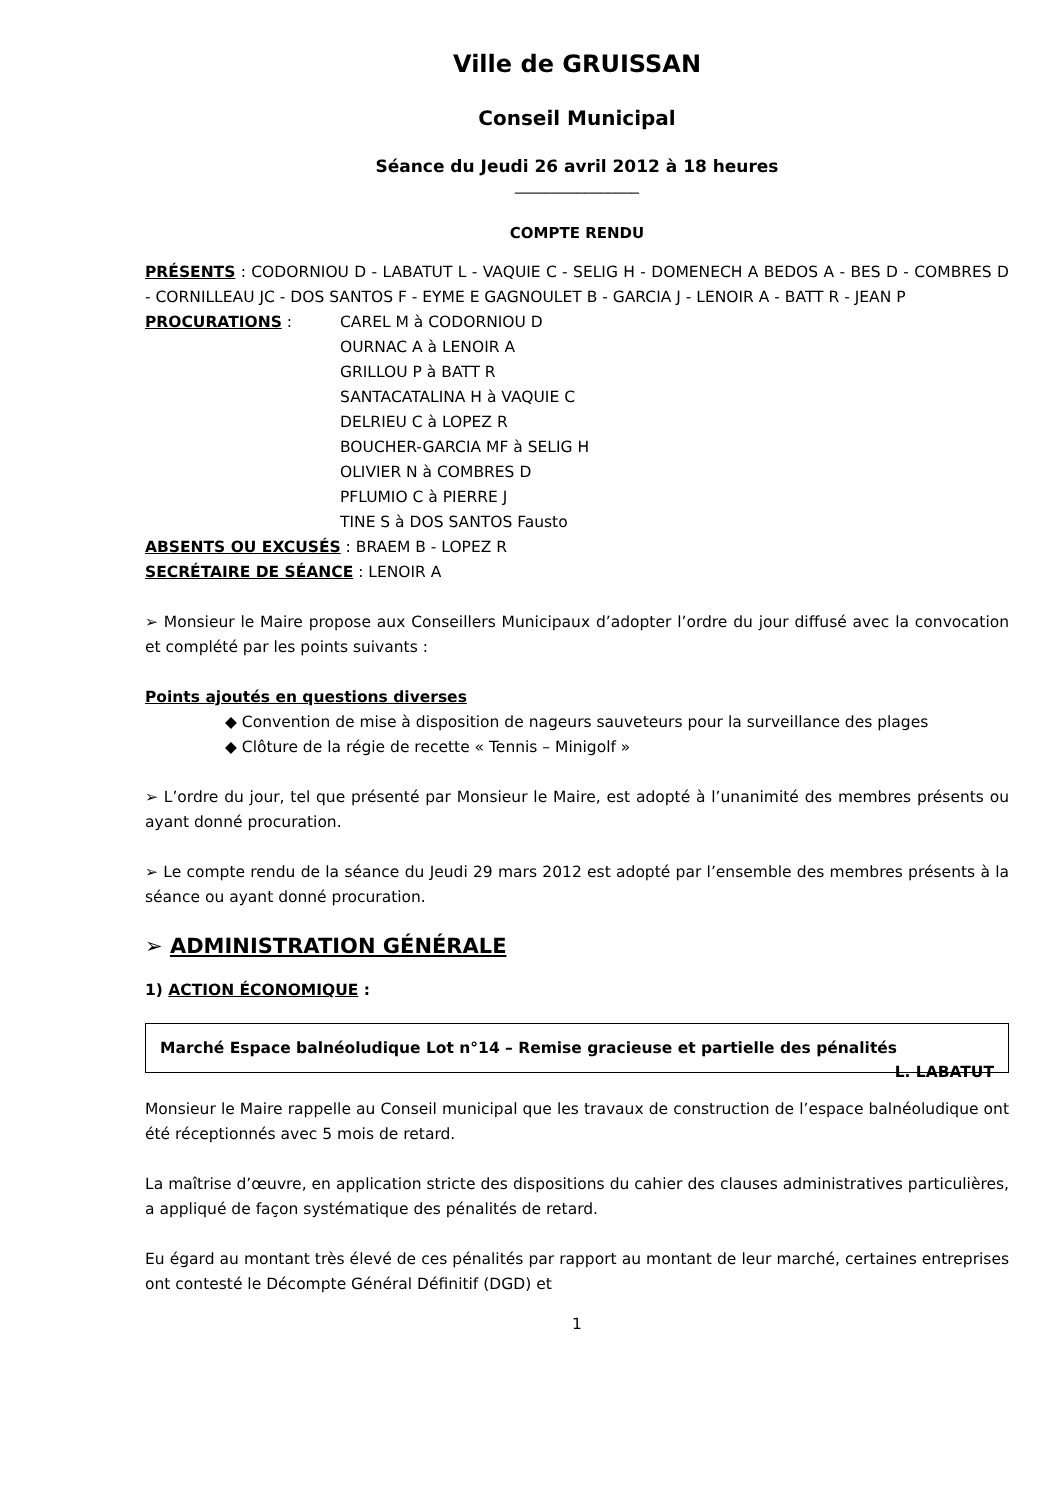Ville de GRUISSAN
Conseil Municipal
Séance du Jeudi 26 avril 2012 à 18 heures
________________
COMPTE RENDU
PRÉSENTS : CODORNIOU D - LABATUT L - VAQUIE C - SELIG H - DOMENECH A BEDOS A - BES D - COMBRES D - CORNILLEAU JC - DOS SANTOS F - EYME E GAGNOULET B - GARCIA J - LENOIR A - BATT R - JEAN P
PROCURATIONS : CAREL M à CODORNIOU D
OURNAC A à LENOIR A
GRILLOU P à BATT R
SANTACATALINA H à VAQUIE C
DELRIEU C à LOPEZ R
BOUCHER-GARCIA MF à SELIG H
OLIVIER N à COMBRES D
PFLUMIO C à PIERRE J
TINE S à DOS SANTOS Fausto
ABSENTS OU EXCUSÉS : BRAEM B - LOPEZ R
SECRÉTAIRE DE SÉANCE : LENOIR A
➢ Monsieur le Maire propose aux Conseillers Municipaux d’adopter l’ordre du jour diffusé avec la convocation et complété par les points suivants :
Points ajoutés en questions diverses
◆ Convention de mise à disposition de nageurs sauveteurs pour la surveillance des plages
◆ Clôture de la régie de recette « Tennis – Minigolf »
➢ L’ordre du jour, tel que présenté par Monsieur le Maire, est adopté à l’unanimité des membres présents ou ayant donné procuration.
➢ Le compte rendu de la séance du Jeudi 29 mars 2012 est adopté par l’ensemble des membres présents à la séance ou ayant donné procuration.
➢ ADMINISTRATION GÉNÉRALE
1) ACTION ÉCONOMIQUE :
Marché Espace balnéoludique Lot n°14 – Remise gracieuse et partielle des pénalités L. LABATUT
Monsieur le Maire rappelle au Conseil municipal que les travaux de construction de l’espace balnéoludique ont été réceptionnés avec 5 mois de retard.
La maîtrise d’œuvre, en application stricte des dispositions du cahier des clauses administratives particulières, a appliqué de façon systématique des pénalités de retard.
Eu égard au montant très élevé de ces pénalités par rapport au montant de leur marché, certaines entreprises ont contesté le Décompte Général Définitif (DGD) et
1